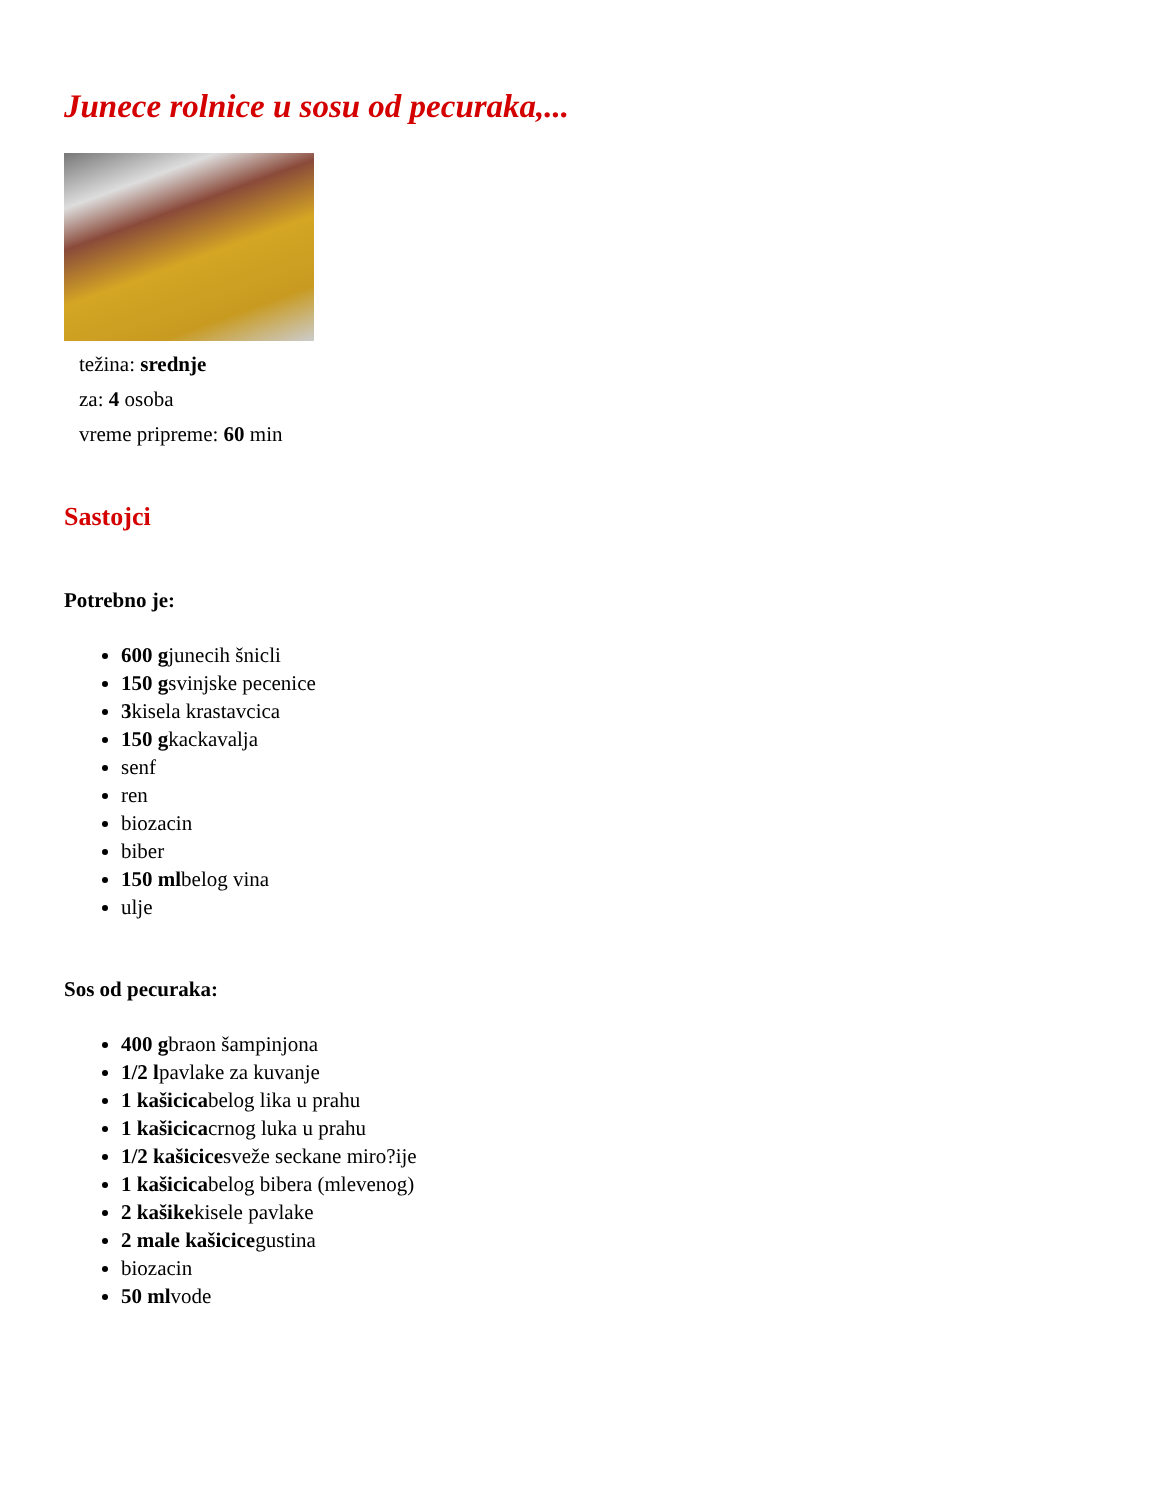Junece rolnice u sosu od pecuraka,...
težina: srednje
za: 4 osoba
vreme pripreme: 60 min
Sastojci
Potrebno je:
600 gjunecih šnicli
150 gsvinjske pecenice
3kisela krastavcica
150 gkackavalja
senf
ren
biozacin
biber
150 mlbelog vina
ulje
Sos od pecuraka:
400 gbraon šampinjona
1/2 lpavlake za kuvanje
1 kašicicabelog lika u prahu
1 kašicicacrnog luka u prahu
1/2 kašicicesveže seckane miro?ije
1 kašicicabelog bibera (mlevenog)
2 kašikekisele pavlake
2 male kašicicegustina
biozacin
50 mlvode